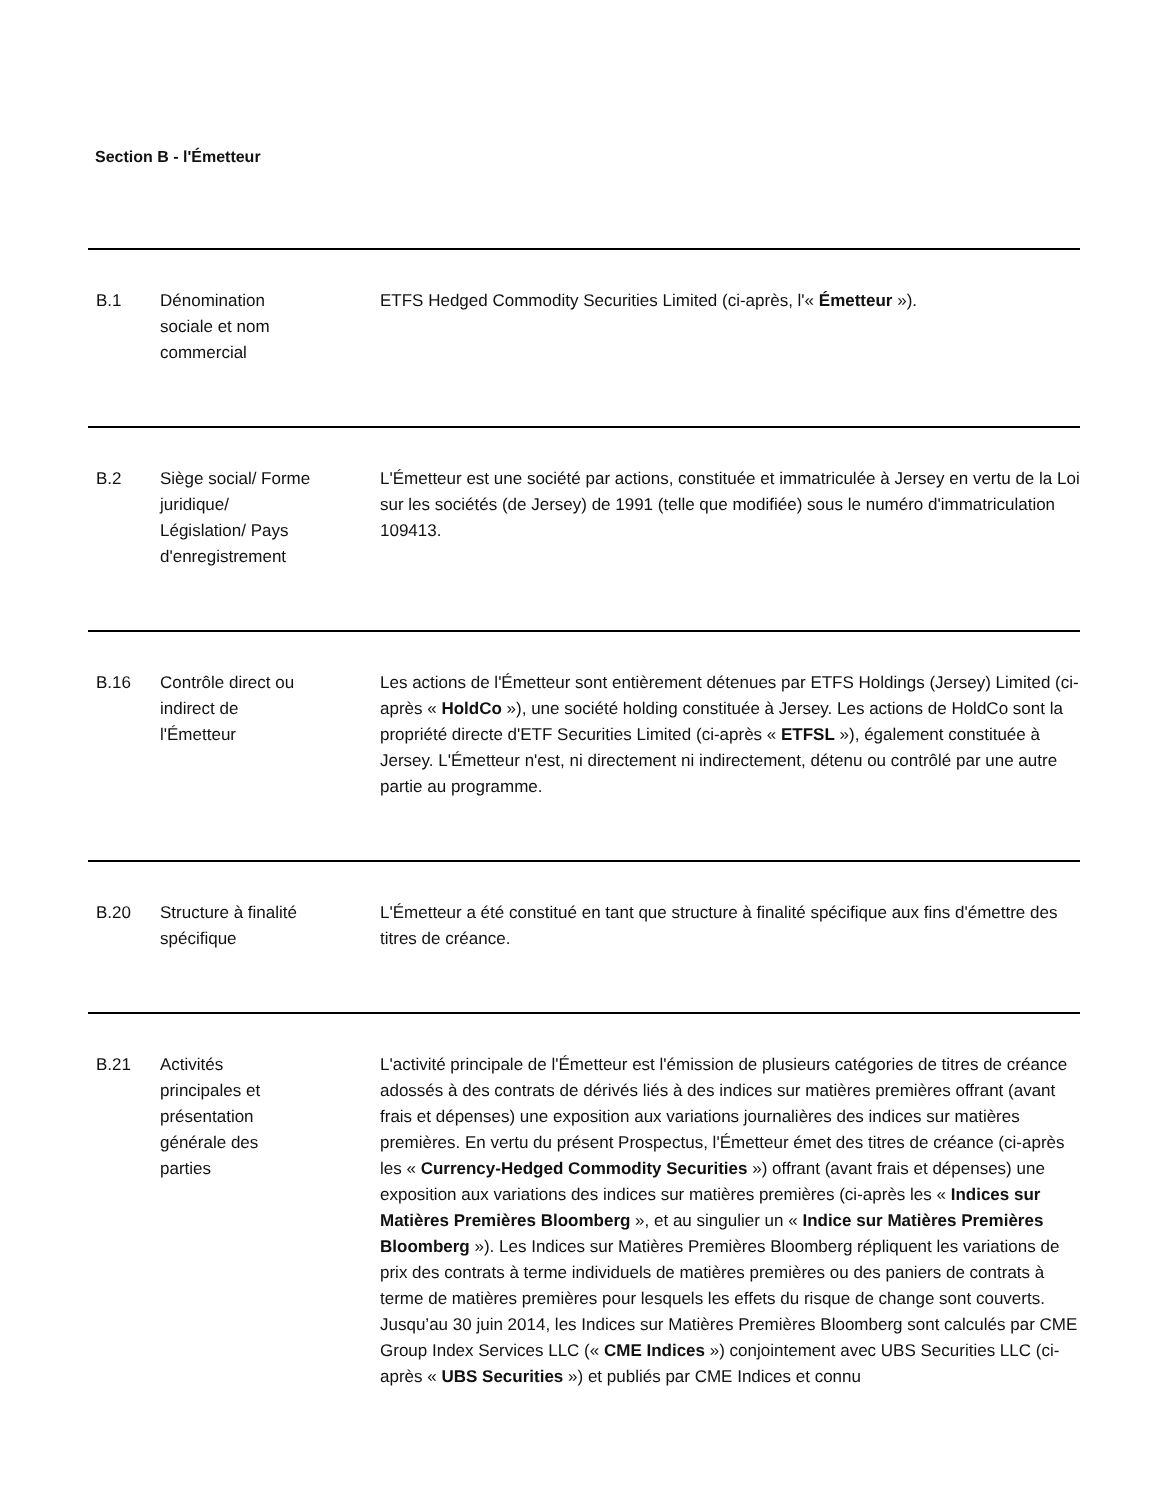Section B - l'Émetteur
| B.1 | Dénomination sociale et nom commercial | ETFS Hedged Commodity Securities Limited (ci-après, l'« Émetteur »). |
| B.2 | Siège social/ Forme juridique/ Législation/ Pays d'enregistrement | L'Émetteur est une société par actions, constituée et immatriculée à Jersey en vertu de la Loi sur les sociétés (de Jersey) de 1991 (telle que modifiée) sous le numéro d'immatriculation 109413. |
| B.16 | Contrôle direct ou indirect de l'Émetteur | Les actions de l'Émetteur sont entièrement détenues par ETFS Holdings (Jersey) Limited (ci-après « HoldCo »), une société holding constituée à Jersey. Les actions de HoldCo sont la propriété directe d'ETF Securities Limited (ci-après « ETFSL »), également constituée à Jersey. L'Émetteur n'est, ni directement ni indirectement, détenu ou contrôlé par une autre partie au programme. |
| B.20 | Structure à finalité spécifique | L'Émetteur a été constitué en tant que structure à finalité spécifique aux fins d'émettre des titres de créance. |
| B.21 | Activités principales et présentation générale des parties | L'activité principale de l'Émetteur est l'émission de plusieurs catégories de titres de créance adossés à des contrats de dérivés liés à des indices sur matières premières offrant (avant frais et dépenses) une exposition aux variations journalières des indices sur matières premières. En vertu du présent Prospectus, l'Émetteur émet des titres de créance (ci-après les « Currency-Hedged Commodity Securities ») offrant (avant frais et dépenses) une exposition aux variations des indices sur matières premières (ci-après les « Indices sur Matières Premières Bloomberg », et au singulier un « Indice sur Matières Premières Bloomberg »). Les Indices sur Matières Premières Bloomberg répliquent les variations de prix des contrats à terme individuels de matières premières ou des paniers de contrats à terme de matières premières pour lesquels les effets du risque de change sont couverts. Jusqu’au 30 juin 2014, les Indices sur Matières Premières Bloomberg sont calculés par CME Group Index Services LLC (« CME Indices ») conjointement avec UBS Securities LLC (ci-après « UBS Securities ») et publiés par CME Indices et connu |